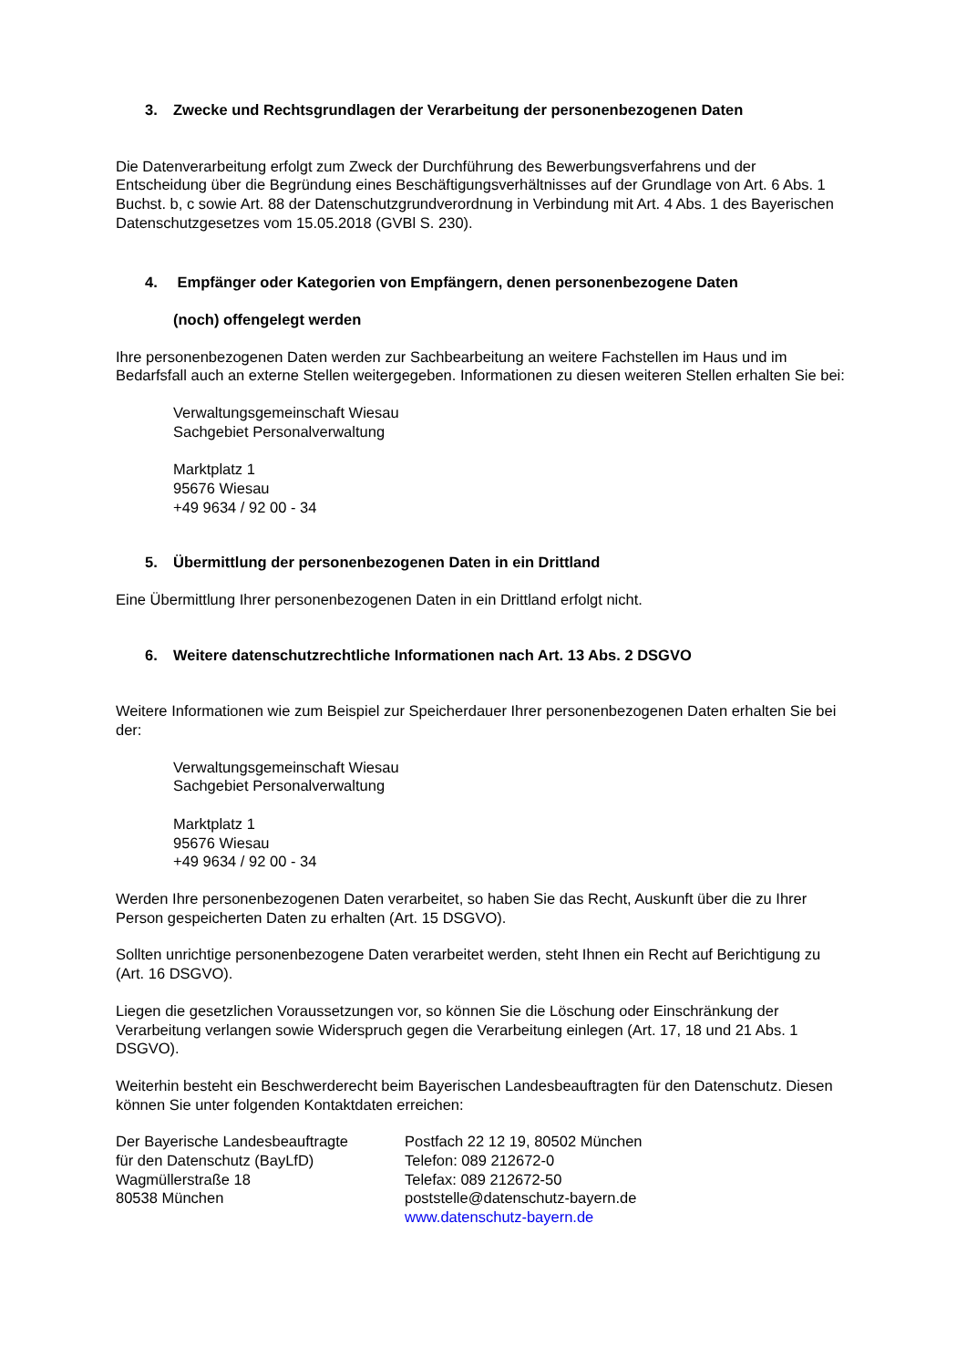3. Zwecke und Rechtsgrundlagen der Verarbeitung der personenbezogenen Daten
Die Datenverarbeitung erfolgt zum Zweck der Durchführung des Bewerbungsverfahrens und der Entscheidung über die Begründung eines Beschäftigungsverhältnisses auf der Grundlage von Art. 6 Abs. 1 Buchst. b, c sowie Art. 88 der Datenschutzgrundverordnung in Verbindung mit Art. 4 Abs. 1 des Bayerischen Datenschutzgesetzes vom 15.05.2018 (GVBl S. 230).
4. Empfänger oder Kategorien von Empfängern, denen personenbezogene Daten
(noch) offengelegt werden
Ihre personenbezogenen Daten werden zur Sachbearbeitung an weitere Fachstellen im Haus und im Bedarfsfall auch an externe Stellen weitergegeben. Informationen zu diesen weiteren Stellen erhalten Sie bei:
Verwaltungsgemeinschaft Wiesau
Sachgebiet Personalverwaltung
Marktplatz 1
95676 Wiesau
+49 9634 / 92 00 - 34
5. Übermittlung der personenbezogenen Daten in ein Drittland
Eine Übermittlung Ihrer personenbezogenen Daten in ein Drittland erfolgt nicht.
6. Weitere datenschutzrechtliche Informationen nach Art. 13 Abs. 2 DSGVO
Weitere Informationen wie zum Beispiel zur Speicherdauer Ihrer personenbezogenen Daten erhalten Sie bei der:
Verwaltungsgemeinschaft Wiesau
Sachgebiet Personalverwaltung
Marktplatz 1
95676 Wiesau
+49 9634 / 92 00 - 34
Werden Ihre personenbezogenen Daten verarbeitet, so haben Sie das Recht, Auskunft über die zu Ihrer Person gespeicherten Daten zu erhalten (Art. 15 DSGVO).
Sollten unrichtige personenbezogene Daten verarbeitet werden, steht Ihnen ein Recht auf Berichtigung zu (Art. 16 DSGVO).
Liegen die gesetzlichen Voraussetzungen vor, so können Sie die Löschung oder Einschränkung der Verarbeitung verlangen sowie Widerspruch gegen die Verarbeitung einlegen (Art. 17, 18 und 21 Abs. 1 DSGVO).
Weiterhin besteht ein Beschwerderecht beim Bayerischen Landesbeauftragten für den Datenschutz. Diesen können Sie unter folgenden Kontaktdaten erreichen:
Der Bayerische Landesbeauftragte
für den Datenschutz (BayLfD)
Wagmüllerstraße 18
80538 München
Postfach 22 12 19, 80502 München
Telefon: 089 212672-0
Telefax: 089 212672-50
poststelle@datenschutz-bayern.de
www.datenschutz-bayern.de